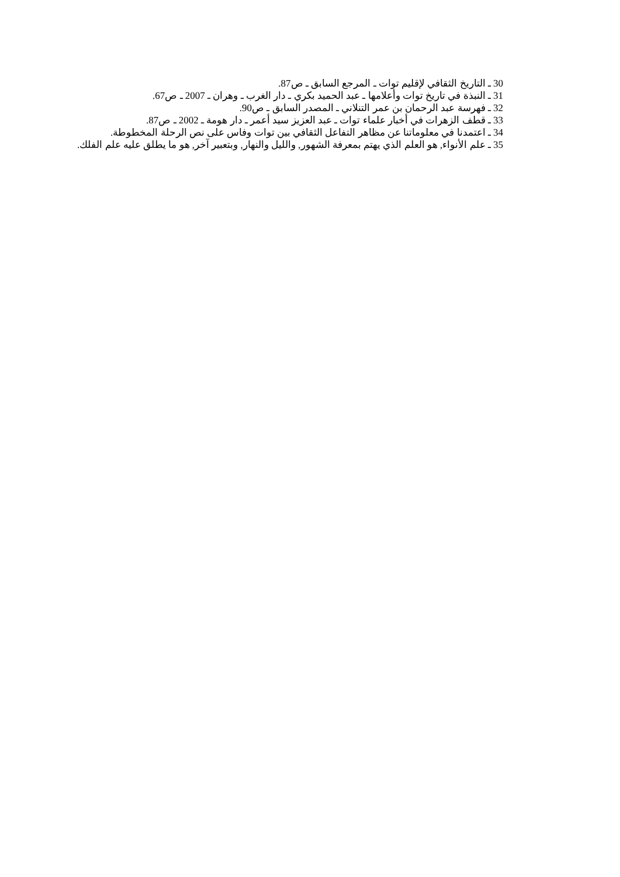30 ـ التاريخ الثقافي لإقليم توات ـ المرجع السابق ـ ص87.
31 ـ النبذة في تاريخ توات وأعلامها ـ عبد الحميد بكري ـ دار الغرب ـ وهران ـ 2007 ـ ص67.
32 ـ فهرسة عبد الرحمان بن عمر التنلاني ـ المصدر السابق ـ ص90.
33 ـ قطف الزهرات في أخبار علماء توات ـ عبد العزيز سيد أعمر ـ دار هومة ـ 2002 ـ ص87.
34 ـ اعتمدنا في معلوماتنا عن مظاهر التفاعل الثقافي بين توات وفاس على نص الرحلة المخطوطة.
35 ـ علم الأنواء, هو العلم الذي يهتم بمعرفة الشهور, والليل والنهار, وبتعبير آخر, هو ما يطلق عليه علم الفلك.